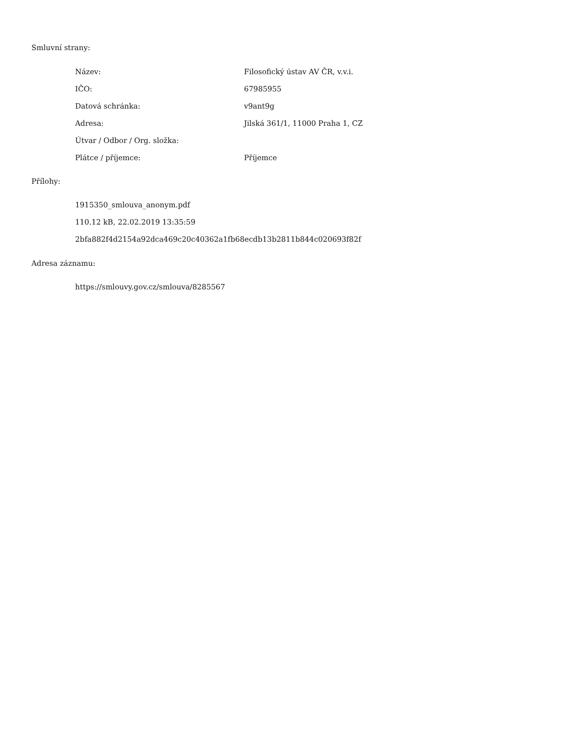Smluvní strany:
| Název: | Filosofický ústav AV ČR, v.v.i. |
| IČO: | 67985955 |
| Datová schránka: | v9ant9g |
| Adresa: | Jilská 361/1, 11000 Praha 1, CZ |
| Útvar / Odbor / Org. složka: | |
| Plátce / příjemce: | Příjemce |
Přílohy:
1915350_smlouva_anonym.pdf
110.12 kB, 22.02.2019 13:35:59
2bfa882f4d2154a92dca469c20c40362a1fb68ecdb13b2811b844c020693f82f
Adresa záznamu:
https://smlouvy.gov.cz/smlouva/8285567